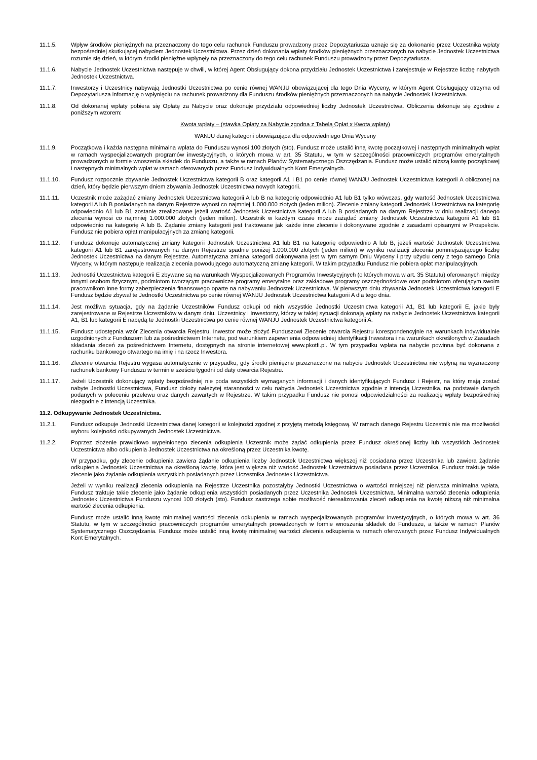11.1.5. Wpływ środków pieniężnych na przeznaczony do tego celu rachunek Funduszu prowadzony przez Depozytariusza uznaje się za dokonanie przez Uczestnika wpłaty bezpośredniej skutkującej nabyciem Jednostek Uczestnictwa. Przez dzień dokonania wpłaty środków pieniężnych przeznaczonych na nabycie Jednostek Uczestnictwa rozumie się dzień, w którym środki pieniężne wpłynęły na przeznaczony do tego celu rachunek Funduszu prowadzony przez Depozytariusza.
11.1.6. Nabycie Jednostek Uczestnictwa następuje w chwili, w której Agent Obsługujący dokona przydziału Jednostek Uczestnictwa i zarejestruje w Rejestrze liczbę nabytych Jednostek Uczestnictwa.
11.1.7. Inwestorzy i Uczestnicy nabywają Jednostki Uczestnictwa po cenie równej WANJU obowiązującej dla tego Dnia Wyceny, w którym Agent Obsługujący otrzyma od Depozytariusza informację o wpłynięciu na rachunek prowadzony dla Funduszu środków pieniężnych przeznaczonych na nabycie Jednostek Uczestnictwa.
11.1.8. Od dokonanej wpłaty pobiera się Opłatę za Nabycie oraz dokonuje przydziału odpowiedniej liczby Jednostek Uczestnictwa. Obliczenia dokonuje się zgodnie z poniższym wzorem:
Kwota wpłaty – (stawka Opłaty za Nabycie zgodna z Tabelą Opłat x Kwota wpłaty)
WANJU danej kategorii obowiązująca dla odpowiedniego Dnia Wyceny
11.1.9. Początkowa i każda następna minimalna wpłata do Funduszu wynosi 100 złotych (sto). Fundusz może ustalić inną kwotę początkowej i następnych minimalnych wpłat w ramach wyspecjalizowanych programów inwestycyjnych, o których mowa w art. 35 Statutu, w tym w szczególności pracowniczych programów emerytalnych prowadzonych w formie wnoszenia składek do Funduszu, a także w ramach Planów Systematycznego Oszczędzania. Fundusz może ustalić niższą kwotę początkowej i następnych minimalnych wpłat w ramach oferowanych przez Fundusz Indywidualnych Kont Emerytalnych.
11.1.10. Fundusz rozpocznie zbywanie Jednostek Uczestnictwa kategorii B oraz kategorii A1 i B1 po cenie równej WANJU Jednostek Uczestnictwa kategorii A obliczonej na dzień, który będzie pierwszym dniem zbywania Jednostek Uczestnictwa nowych kategorii.
11.1.11. Uczestnik może zażądać zmiany Jednostek Uczestnictwa kategorii A lub B na kategorię odpowiednio A1 lub B1 tylko wówczas, gdy wartość Jednostek Uczestnictwa kategorii A lub B posiadanych na danym Rejestrze wynosi co najmniej 1.000.000 złotych (jeden milion). Zlecenie zmiany kategorii Jednostek Uczestnictwa na kategorię odpowiednio A1 lub B1 zostanie zrealizowane jeżeli wartość Jednostek Uczestnictwa kategorii A lub B posiadanych na danym Rejestrze w dniu realizacji danego zlecenia wynosi co najmniej 1.000.000 złotych (jeden milion). Uczestnik w każdym czasie może zażądać zmiany Jednostek Uczestnictwa kategorii A1 lub B1 odpowiednio na kategorię A lub B. Żądanie zmiany kategorii jest traktowane jak każde inne zlecenie i dokonywane zgodnie z zasadami opisanymi w Prospekcie. Fundusz nie pobiera opłat manipulacyjnych za zmianę kategorii.
11.1.12. Fundusz dokonuje automatycznej zmiany kategorii Jednostek Uczestnictwa A1 lub B1 na kategorię odpowiednio A lub B, jeżeli wartość Jednostek Uczestnictwa kategorii A1 lub B1 zarejestrowanych na danym Rejestrze spadnie poniżej 1.000.000 złotych (jeden milion) w wyniku realizacji zlecenia pomniejszającego liczbę Jednostek Uczestnictwa na danym Rejestrze. Automatyczna zmiana kategorii dokonywana jest w tym samym Dniu Wyceny i przy użyciu ceny z tego samego Dnia Wyceny, w którym następuje realizacja zlecenia powodującego automatyczną zmianę kategorii. W takim przypadku Fundusz nie pobiera opłat manipulacyjnych.
11.1.13. Jednostki Uczestnictwa kategorii E zbywane są na warunkach Wyspecjalizowanych Programów Inwestycyjnych (o których mowa w art. 35 Statutu) oferowanych między innymi osobom fizycznym, podmiotom tworzącym pracownicze programy emerytalne oraz zakładowe programy oszczędnościowe oraz podmiotom oferującym swoim pracownikom inne formy zabezpieczenia finansowego oparte na nabywaniu Jednostek Uczestnictwa. W pierwszym dniu zbywania Jednostek Uczestnictwa kategorii E Fundusz będzie zbywał te Jednostki Uczestnictwa po cenie równej WANJU Jednostek Uczestnictwa kategorii A dla tego dnia.
11.1.14. Jest możliwa sytuacja, gdy na żądanie Uczestników Fundusz odkupi od nich wszystkie Jednostki Uczestnictwa kategorii A1, B1 lub kategorii E, jakie były zarejestrowane w Rejestrze Uczestników w danym dniu. Uczestnicy i Inwestorzy, którzy w takiej sytuacji dokonają wpłaty na nabycie Jednostek Uczestnictwa kategorii A1, B1 lub kategorii E nabędą te Jednostki Uczestnictwa po cenie równej WANJU Jednostek Uczestnictwa kategorii A.
11.1.15. Fundusz udostępnia wzór Zlecenia otwarcia Rejestru. Inwestor może złożyć Funduszowi Zlecenie otwarcia Rejestru korespondencyjnie na warunkach indywidualnie uzgodnionych z Funduszem lub za pośrednictwem Internetu, pod warunkiem zapewnienia odpowiedniej identyfikacji Inwestora i na warunkach określonych w Zasadach składania zleceń za pośrednictwem Internetu, dostępnych na stronie internetowej www.pkotfi.pl. W tym przypadku wpłata na nabycie powinna być dokonana z rachunku bankowego otwartego na imię i na rzecz Inwestora.
11.1.16. Zlecenie otwarcia Rejestru wygasa automatycznie w przypadku, gdy środki pieniężne przeznaczone na nabycie Jednostek Uczestnictwa nie wpłyną na wyznaczony rachunek bankowy Funduszu w terminie sześciu tygodni od daty otwarcia Rejestru.
11.1.17. Jeżeli Uczestnik dokonujący wpłaty bezpośredniej nie poda wszystkich wymaganych informacji i danych identyfikujących Fundusz i Rejestr, na który mają zostać nabyte Jednostki Uczestnictwa, Fundusz dołoży należytej staranności w celu nabycia Jednostek Uczestnictwa zgodnie z intencją Uczestnika, na podstawie danych podanych w poleceniu przelewu oraz danych zawartych w Rejestrze. W takim przypadku Fundusz nie ponosi odpowiedzialności za realizację wpłaty bezpośredniej niezgodnie z intencją Uczestnika.
11.2. Odkupywanie Jednostek Uczestnictwa.
11.2.1. Fundusz odkupuje Jednostki Uczestnictwa danej kategorii w kolejności zgodnej z przyjętą metodą księgową. W ramach danego Rejestru Uczestnik nie ma możliwości wyboru kolejności odkupywanych Jednostek Uczestnictwa.
11.2.2. Poprzez złożenie prawidłowo wypełnionego zlecenia odkupienia Uczestnik może żądać odkupienia przez Fundusz określonej liczby lub wszystkich Jednostek Uczestnictwa albo odkupienia Jednostek Uczestnictwa na określoną przez Uczestnika kwotę.
W przypadku, gdy zlecenie odkupienia zawiera żądanie odkupienia liczby Jednostek Uczestnictwa większej niż posiadana przez Uczestnika lub zawiera żądanie odkupienia Jednostek Uczestnictwa na określoną kwotę, która jest większa niż wartość Jednostek Uczestnictwa posiadana przez Uczestnika, Fundusz traktuje takie zlecenie jako żądanie odkupienia wszystkich posiadanych przez Uczestnika Jednostek Uczestnictwa.
Jeżeli w wyniku realizacji zlecenia odkupienia na Rejestrze Uczestnika pozostałyby Jednostki Uczestnictwa o wartości mniejszej niż pierwsza minimalna wpłata, Fundusz traktuje takie zlecenie jako żądanie odkupienia wszystkich posiadanych przez Uczestnika Jednostek Uczestnictwa. Minimalna wartość zlecenia odkupienia Jednostek Uczestnictwa Funduszu wynosi 100 złotych (sto). Fundusz zastrzega sobie możliwość nierealizowania zleceń odkupienia na kwotę niższą niż minimalna wartość zlecenia odkupienia.
Fundusz może ustalić inną kwotę minimalnej wartości zlecenia odkupienia w ramach wyspecjalizowanych programów inwestycyjnych, o których mowa w art. 36 Statutu, w tym w szczególności pracowniczych programów emerytalnych prowadzonych w formie wnoszenia składek do Funduszu, a także w ramach Planów Systematycznego Oszczędzania. Fundusz może ustalić inną kwotę minimalnej wartości zlecenia odkupienia w ramach oferowanych przez Fundusz Indywidualnych Kont Emerytalnych.